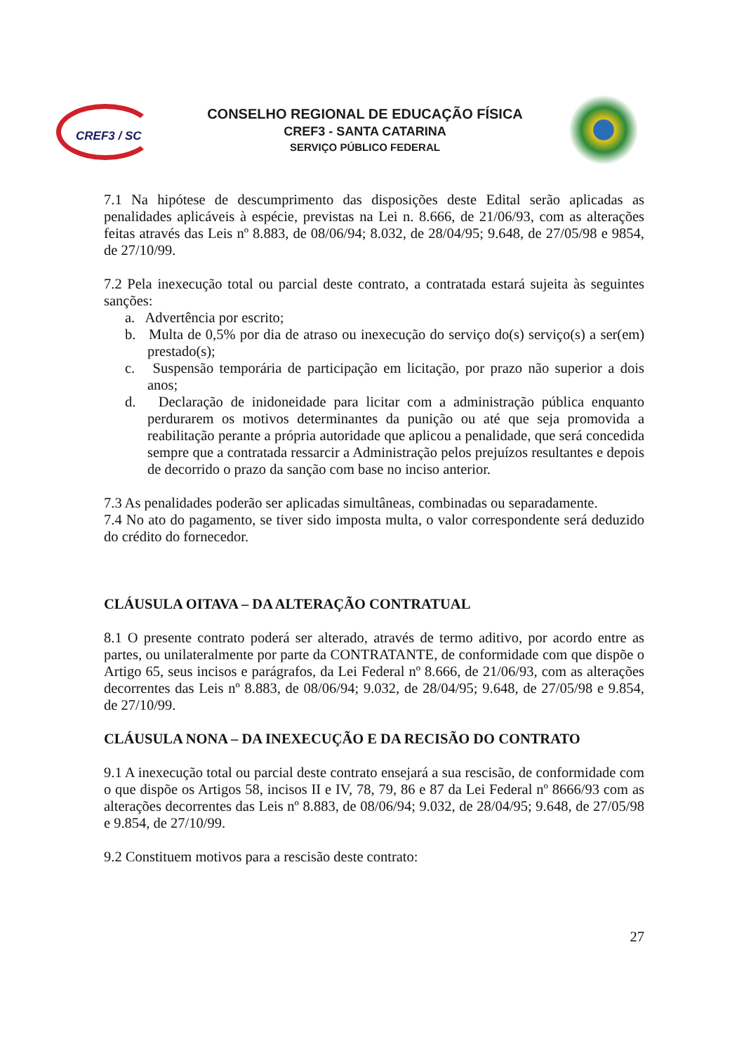CREF3 / SC
CONSELHO REGIONAL DE EDUCAÇÃO FÍSICA
CREF3 - SANTA CATARINA
SERVIÇO PÚBLICO FEDERAL
7.1 Na hipótese de descumprimento das disposições deste Edital serão aplicadas as penalidades aplicáveis à espécie, previstas na Lei n. 8.666, de 21/06/93, com as alterações feitas através das Leis nº 8.883, de 08/06/94; 8.032, de 28/04/95; 9.648, de 27/05/98 e 9854, de 27/10/99.
7.2 Pela inexecução total ou parcial deste contrato, a contratada estará sujeita às seguintes sanções:
a. Advertência por escrito;
b. Multa de 0,5% por dia de atraso ou inexecução do serviço do(s) serviço(s) a ser(em) prestado(s);
c. Suspensão temporária de participação em licitação, por prazo não superior a dois anos;
d. Declaração de inidoneidade para licitar com a administração pública enquanto perdurarem os motivos determinantes da punição ou até que seja promovida a reabilitação perante a própria autoridade que aplicou a penalidade, que será concedida sempre que a contratada ressarcir a Administração pelos prejuízos resultantes e depois de decorrido o prazo da sanção com base no inciso anterior.
7.3 As penalidades poderão ser aplicadas simultâneas, combinadas ou separadamente.
7.4 No ato do pagamento, se tiver sido imposta multa, o valor correspondente será deduzido do crédito do fornecedor.
CLÁUSULA OITAVA – DA ALTERAÇÃO CONTRATUAL
8.1 O presente contrato poderá ser alterado, através de termo aditivo, por acordo entre as partes, ou unilateralmente por parte da CONTRATANTE, de conformidade com que dispõe o Artigo 65, seus incisos e parágrafos, da Lei Federal nº 8.666, de 21/06/93, com as alterações decorrentes das Leis nº 8.883, de 08/06/94; 9.032, de 28/04/95; 9.648, de 27/05/98 e 9.854, de 27/10/99.
CLÁUSULA NONA – DA INEXECUÇÃO E DA RECISÃO DO CONTRATO
9.1 A inexecução total ou parcial deste contrato ensejará a sua rescisão, de conformidade com o que dispõe os Artigos 58, incisos II e IV, 78, 79, 86 e 87 da Lei Federal nº 8666/93 com as alterações decorrentes das Leis nº 8.883, de 08/06/94; 9.032, de 28/04/95; 9.648, de 27/05/98 e 9.854, de 27/10/99.
9.2 Constituem motivos para a rescisão deste contrato:
27